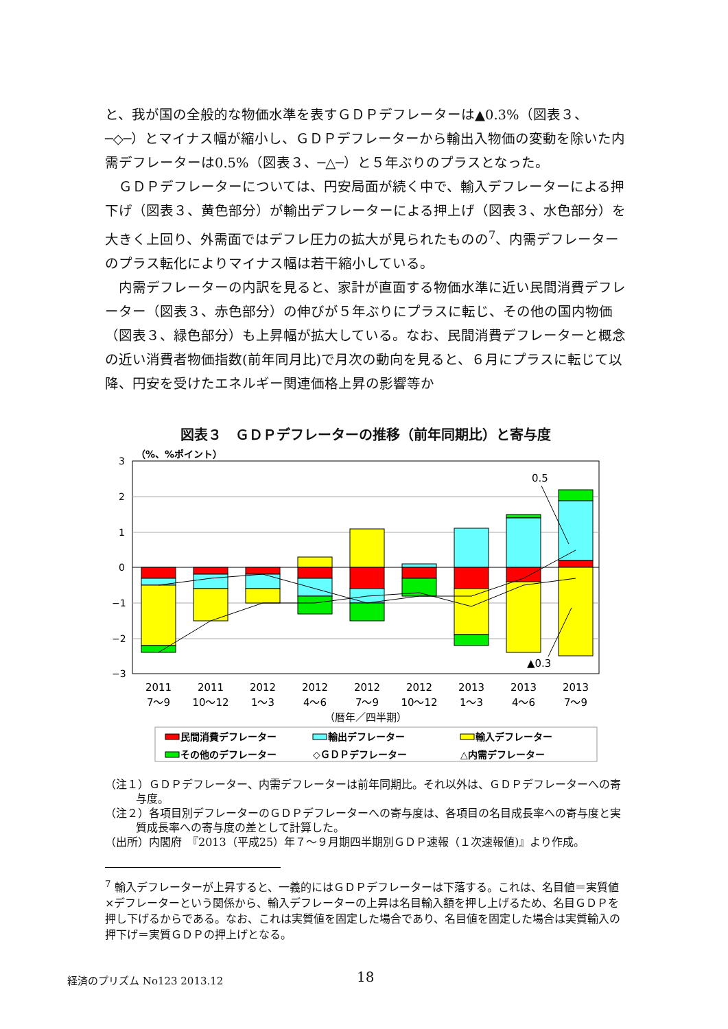と、我が国の全般的な物価水準を表すＧＤＰデフレーターは▲0.3%（図表３、─◇─）とマイナス幅が縮小し、ＧＤＰデフレーターから輸出入物価の変動を除いた内需デフレーターは0.5%（図表３、─△─）と５年ぶりのプラスとなった。
ＧＤＰデフレーターについては、円安局面が続く中で、輸入デフレーターによる押下げ（図表３、黄色部分）が輸出デフレーターによる押上げ（図表３、水色部分）を大きく上回り、外需面ではデフレ圧力の拡大が見られたものの<sup>7</sup>、内需デフレーターのプラス転化によりマイナス幅は若干縮小している。
内需デフレーターの内訳を見ると、家計が直面する物価水準に近い民間消費デフレーター（図表３、赤色部分）の伸びが５年ぶりにプラスに転じ、その他の国内物価（図表３、緑色部分）も上昇幅が拡大している。なお、民間消費デフレーターと概念の近い消費者物価指数(前年同月比)で月次の動向を見ると、６月にプラスに転じて以降、円安を受けたエネルギー関連価格上昇の影響等か
図表３　ＧＤＰデフレーターの推移（前年同期比）と寄与度
（%、%ポイント）
3
2
1
0
−1
−2
−3
0.5
▲0.3
2011
2011
2012
2012
2012
2012
2013
2013
2013
7～9
10～12
1～3
4～6
7～9
10～12
1～3
4～6
7～9
（暦年／四半期）
民間消費デフレーター
輸出デフレーター
輸入デフレーター
その他のデフレーター
◇ＧＤＰデフレーター
△内需デフレーター
（注１）ＧＤＰデフレーター、内需デフレーターは前年同期比。それ以外は、ＧＤＰデフレーターへの寄与度。
（注２）各項目別デフレーターのＧＤＰデフレーターへの寄与度は、各項目の名目成長率への寄与度と実質成長率への寄与度の差として計算した。
（出所）内閣府　『2013（平成25）年７～９月期四半期別ＧＤＰ速報（１次速報値)』より作成。
<sup>7</sup> 輸入デフレーターが上昇すると、一義的にはＧＤＰデフレーターは下落する。これは、名目値＝実質値×デフレーターという関係から、輸入デフレーターの上昇は名目輸入額を押し上げるため、名目ＧＤＰを押し下げるからである。なお、これは実質値を固定した場合であり、名目値を固定した場合は実質輸入の押下げ＝実質ＧＤＰの押上げとなる。
経済のプリズム No123 2013.12 18